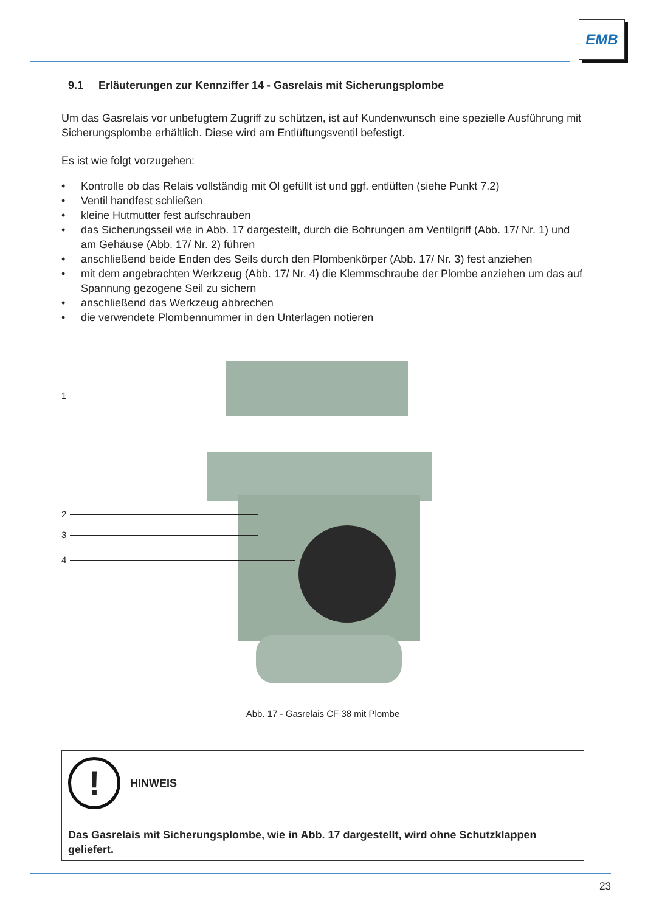EMB
9.1 Erläuterungen zur Kennziffer 14 - Gasrelais mit Sicherungsplombe
Um das Gasrelais vor unbefugtem Zugriff zu schützen, ist auf Kundenwunsch eine spezielle Ausführung mit Sicherungsplombe erhältlich. Diese wird am Entlüftungsventil befestigt.
Es ist wie folgt vorzugehen:
• Kontrolle ob das Relais vollständig mit Öl gefüllt ist und ggf. entlüften (siehe Punkt 7.2)
• Ventil handfest schließen
• kleine Hutmutter fest aufschrauben
• das Sicherungsseil wie in Abb. 17 dargestellt, durch die Bohrungen am Ventilgriff (Abb. 17/ Nr. 1) und am Gehäuse (Abb. 17/ Nr. 2) führen
• anschließend beide Enden des Seils durch den Plombenkörper (Abb. 17/ Nr. 3) fest anziehen
• mit dem angebrachten Werkzeug (Abb. 17/ Nr. 4) die Klemmschraube der Plombe anziehen um das auf Spannung gezogene Seil zu sichern
• anschließend das Werkzeug abbrechen
• die verwendete Plombennummer in den Unterlagen notieren
1
2
3
4
Abb. 17 - Gasrelais CF 38 mit Plombe
!
HINWEIS
Das Gasrelais mit Sicherungsplombe, wie in Abb. 17 dargestellt, wird ohne Schutzklappen geliefert.
23